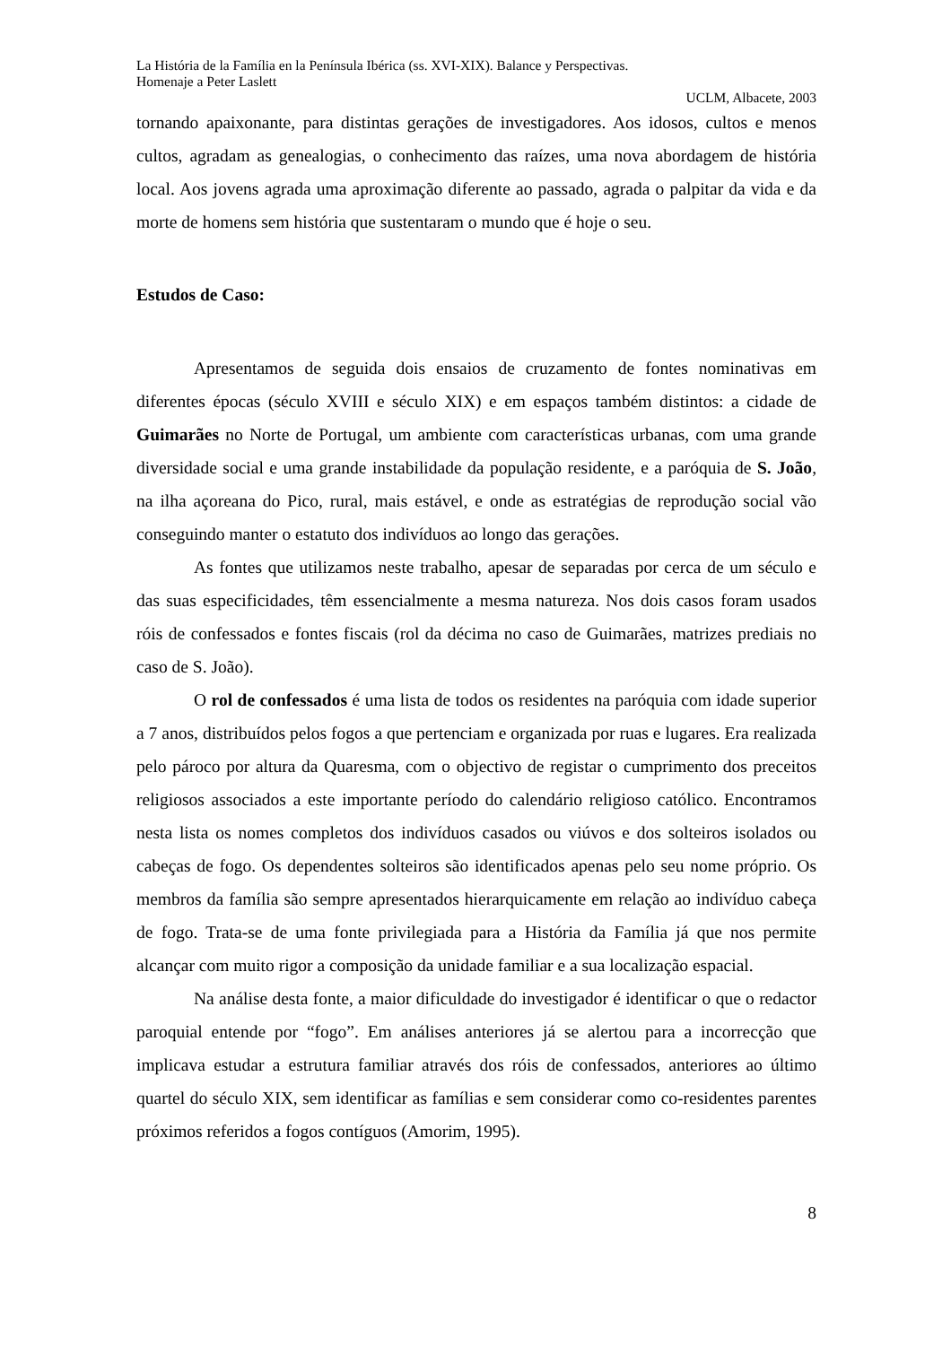La História de la Família en la Península Ibérica (ss. XVI-XIX). Balance y Perspectivas.
Homenaje a Peter Laslett
UCLM, Albacete, 2003
tornando apaixonante, para distintas gerações de investigadores. Aos idosos, cultos e menos cultos, agradam as genealogias, o conhecimento das raízes, uma nova abordagem de história local. Aos jovens agrada uma aproximação diferente ao passado, agrada o palpitar da vida e da morte de homens sem história que sustentaram o mundo que é hoje o seu.
Estudos de Caso:
Apresentamos de seguida dois ensaios de cruzamento de fontes nominativas em diferentes épocas (século XVIII e século XIX) e em espaços também distintos: a cidade de Guimarães no Norte de Portugal, um ambiente com características urbanas, com uma grande diversidade social e uma grande instabilidade da população residente, e a paróquia de S. João, na ilha açoreana do Pico, rural, mais estável, e onde as estratégias de reprodução social vão conseguindo manter o estatuto dos indivíduos ao longo das gerações.
As fontes que utilizamos neste trabalho, apesar de separadas por cerca de um século e das suas especificidades, têm essencialmente a mesma natureza. Nos dois casos foram usados róis de confessados e fontes fiscais (rol da décima no caso de Guimarães, matrizes prediais no caso de S. João).
O rol de confessados é uma lista de todos os residentes na paróquia com idade superior a 7 anos, distribuídos pelos fogos a que pertenciam e organizada por ruas e lugares. Era realizada pelo pároco por altura da Quaresma, com o objectivo de registar o cumprimento dos preceitos religiosos associados a este importante período do calendário religioso católico. Encontramos nesta lista os nomes completos dos indivíduos casados ou viúvos e dos solteiros isolados ou cabeças de fogo. Os dependentes solteiros são identificados apenas pelo seu nome próprio. Os membros da família são sempre apresentados hierarquicamente em relação ao indivíduo cabeça de fogo. Trata-se de uma fonte privilegiada para a História da Família já que nos permite alcançar com muito rigor a composição da unidade familiar e a sua localização espacial.
Na análise desta fonte, a maior dificuldade do investigador é identificar o que o redactor paroquial entende por “fogo”. Em análises anteriores já se alertou para a incorrecção que implicava estudar a estrutura familiar através dos róis de confessados, anteriores ao último quartel do século XIX, sem identificar as famílias e sem considerar como co-residentes parentes próximos referidos a fogos contíguos (Amorim, 1995).
8